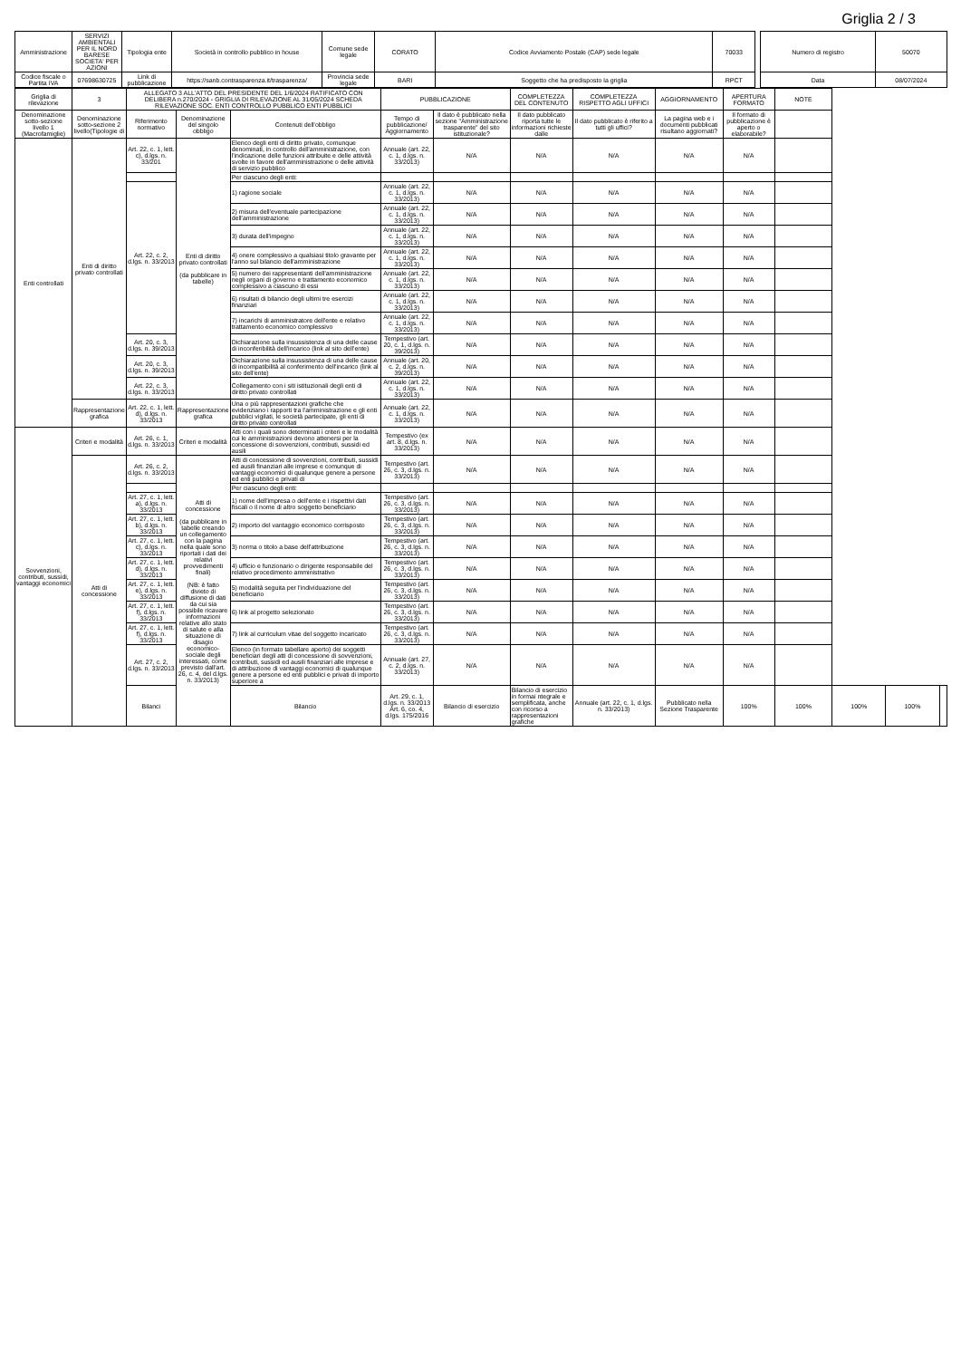Griglia 2 / 3
| Amministrazione | SERVIZI AMBIENTALI PER IL NORD BARESE SOCIETA' PER AZIONI | Tipologia ente | Società in controllo pubblico in house | Comune sede legale | CORATO | Codice Avviamento Postale (CAP) sede legale | 70033 | | Numero di registro | 50070 |
| Codice fiscale o Partita IVA | 07698630725 | Link di pubblicazione | https://sanb.contrasparenza.it/trasparenza/ | Provincia sede legale | BARI | Soggetto che ha predisposto la griglia | RPCT | | Data | 08/07/2024 |
| Griglia di rilevazione | 3 | ALLEGATO 3 ALL'ATTO DEL PRESIDENTE DEL 1/6/2024 RATIFICATO CON DELIBERA n.270/2024 - GRIGLIA DI RILEVAZIONE AL 31/05/2024 SCHEDA RILEVAZIONE SOC. ENTI CONTROLLO PUBBLICO ENTI PUBBLICI | | | PUBBLICAZIONE | | COMPLETEZZA DEL CONTENUTO | COMPLETEZZA RISPETTO AGLI UFFICI | AGGIORNAMENTO | APERTURA FORMATO | NOTE | | | |
| Denominazione sotto-sezione livello 1 (Macrofamiglie) | Denominazione sotto-sezione 2 livello(Tipologie di | Riferimento normativo | Denominazione del singolo obbligo | Contenuti dell'obbligo | Tempo di pubblicazione/ Aggiornamento | Il dato è pubblicato nella sezione "Amministrazione trasparente" del sito istituzionale? | Il dato pubblicato riporta tutte le informazioni richieste dalle | Il dato pubblicato è riferito a tutti gli uffici? | La pagina web e i documenti pubblicati risultano aggiornati? | Il formato di pubblicazione è aperto o elaborabile? | | | | |
| Enti controllati | Enti di diritto privato controllati | Art. 22, c. 1, lett. c), d.lgs. n. 33/201 | Enti di diritto privato controllati (da pubblicare in tabelle) | Elenco degli enti di diritto privato, comunque denominati, in controllo dell'amministrazione, con l'indicazione delle funzioni attribuite e delle attività svolte in favore dell'amministrazione o delle attività di servizio pubblico | Annuale (art. 22, c. 1, d.lgs. n. 33/2013) | N/A | N/A | N/A | N/A | N/A | | | | |
| | | | | Per ciascuno degli enti: | | | | | | | | | | |
| | | Art. 22, c. 2, d.lgs. n. 33/2013 | | 1) ragione sociale | Annuale (art. 22, c. 1, d.lgs. n. 33/2013) | N/A | N/A | N/A | N/A | N/A | | | | |
| | | | | 2) misura dell'eventuale partecipazione dell'amministrazione | Annuale (art. 22, c. 1, d.lgs. n. 33/2013) | N/A | N/A | N/A | N/A | N/A | | | | |
| | | | | 3) durata dell'impegno | Annuale (art. 22, c. 1, d.lgs. n. 33/2013) | N/A | N/A | N/A | N/A | N/A | | | | |
| | | | | 4) onere complessivo a qualsiasi titolo gravante per l'anno sul bilancio dell'amministrazione | Annuale (art. 22, c. 1, d.lgs. n. 33/2013) | N/A | N/A | N/A | N/A | N/A | | | | |
| | | | | 5) numero dei rappresentanti dell'amministrazione negli organi di governo e trattamento economico complessivo a ciascuno di essi | Annuale (art. 22, c. 1, d.lgs. n. 33/2013) | N/A | N/A | N/A | N/A | N/A | | | | |
| | | | | 6) risultati di bilancio degli ultimi tre esercizi finanziari | Annuale (art. 22, c. 1, d.lgs. n. 33/2013) | N/A | N/A | N/A | N/A | N/A | | | | |
| | | | | 7) incarichi di amministratore dell'ente e relativo trattamento economico complessivo | Annuale (art. 22, c. 1, d.lgs. n. 33/2013) | N/A | N/A | N/A | N/A | N/A | | | | |
| | | Art. 20, c. 3, d.lgs. n. 39/2013 | | Dichiarazione sulla insussistenza di una delle cause di inconferibilità dell'incarico (link al sito dell'ente) | Tempestivo (art. 20, c. 1, d.lgs. n. 39/2013) | N/A | N/A | N/A | N/A | N/A | | | | |
| | | Art. 20, c. 3, d.lgs. n. 39/2013 | | Dichiarazione sulla insussistenza di una delle cause di incompatibilità al conferimento dell'incarico (link al sito dell'ente) | Annuale (art. 20, c. 2, d.lgs. n. 39/2013) | N/A | N/A | N/A | N/A | N/A | | | | |
| | | Art. 22, c. 3, d.lgs. n. 33/2013 | | Collegamento con i siti istituzionali degli enti di diritto privato controllati | Annuale (art. 22, c. 1, d.lgs. n. 33/2013) | N/A | N/A | N/A | N/A | N/A | | | | |
| | Rappresentazione grafica | Art. 22, c. 1, lett. d), d.lgs. n. 33/2013 | Rappresentazione grafica | Una o più rappresentazioni grafiche che evidenziano i rapporti tra l'amministrazione e gli enti pubblici vigilati, le società partecipate, gli enti di diritto privato controllati | Annuale (art. 22, c. 1, d.lgs. n. 33/2013) | N/A | N/A | N/A | N/A | N/A | | | | |
| Sovvenzioni, contributi, sussidi, vantaggi economici | Criteri e modalità | Art. 26, c. 1, d.lgs. n. 33/2013 | Criteri e modalità | Atti con i quali sono determinati i criteri e le modalità cui le amministrazioni devono attenersi per la concessione di sovvenzioni, contributi, sussidi ed ausili | Tempestivo (ex art. 8, d.lgs. n. 33/2013) | N/A | N/A | N/A | N/A | N/A | | | | |
| | Atti di concessione | Art. 26, c. 2, d.lgs. n. 33/2013 | Atti di concessione (da pubblicare in tabelle creando un collegamento con la pagina nella quale sono riportati i dati dei relativi provvedimenti finali) (NB: è fatto divieto di diffusione di dati da cui sia possibile ricavare informazioni relative allo stato di salute e alla situazione di disagio economico-sociale degli interessati, come previsto dall'art. 26, c. 4, del d.lgs. n. 33/2013) | Atti di concessione di sovvenzioni, contributi, sussidi ed ausili finanziari alle imprese e comunque di vantaggi economici di qualunque genere a persone ed enti pubblici e privati di | Tempestivo (art. 26, c. 3, d.lgs. n. 33/2013) | N/A | N/A | N/A | N/A | N/A | | | | |
| | | | | Per ciascuno degli enti: | | | | | | | | | | |
| | | Art. 27, c. 1, lett. a), d.lgs. n. 33/2013 | | 1) nome dell'impresa o dell'ente e i rispettivi dati fiscali o il nome di altro soggetto beneficiario | Tempestivo (art. 26, c. 3, d.lgs. n. 33/2013) | N/A | N/A | N/A | N/A | N/A | | | | |
| | | Art. 27, c. 1, lett. b), d.lgs. n. 33/2013 | | 2) importo del vantaggio economico corrisposto | Tempestivo (art. 26, c. 3, d.lgs. n. 33/2013) | N/A | N/A | N/A | N/A | N/A | | | | |
| | | Art. 27, c. 1, lett. c), d.lgs. n. 33/2013 | | 3) norma o titolo a base dell'attribuzione | Tempestivo (art. 26, c. 3, d.lgs. n. 33/2013) | N/A | N/A | N/A | N/A | N/A | | | | |
| | | Art. 27, c. 1, lett. d), d.lgs. n. 33/2013 | | 4) ufficio e funzionario o dirigente responsabile del relativo procedimento amministrativo | Tempestivo (art. 26, c. 3, d.lgs. n. 33/2013) | N/A | N/A | N/A | N/A | N/A | | | | |
| | | Art. 27, c. 1, lett. e), d.lgs. n. 33/2013 | | 5) modalità seguita per l'individuazione del beneficiario | Tempestivo (art. 26, c. 3, d.lgs. n. 33/2013) | N/A | N/A | N/A | N/A | N/A | | | | |
| | | Art. 27, c. 1, lett. f), d.lgs. n. 33/2013 | | 6) link al progetto selezionato | Tempestivo (art. 26, c. 3, d.lgs. n. 33/2013) | N/A | N/A | N/A | N/A | N/A | | | | |
| | | Art. 27, c. 1, lett. f), d.lgs. n. 33/2013 | | 7) link al curriculum vitae del soggetto incaricato | Tempestivo (art. 26, c. 3, d.lgs. n. 33/2013) | N/A | N/A | N/A | N/A | N/A | | | | |
| | | Art. 27, c. 2, d.lgs. n. 33/2013 | | Elenco (in formato tabellare aperto) dei soggetti beneficiari degli atti di concessione di sovvenzioni, contributi, sussidi ed ausili finanziari alle imprese e di attribuzione di vantaggi economici di qualunque genere a persone ed enti pubblici e privati di importo superiore a | Annuale (art. 27, c. 2, d.lgs. n. 33/2013) | N/A | N/A | N/A | N/A | N/A | | | | |
| | | Bilanci | | Bilancio | Art. 29, c. 1, d.lgs. n. 33/2013 Art. 6, co. 4, d.lgs. 175/2016 | Bilancio di esercizio | Bilancio di esercizio in formai ntegrale e semplificata, anche con ricorso a rappresentazioni grafiche | Annuale (art. 22, c. 1, d.lgs. n. 33/2013) | Pubblicato nella Sezione Trasparente | 100% | 100% | 100% | 100% | |